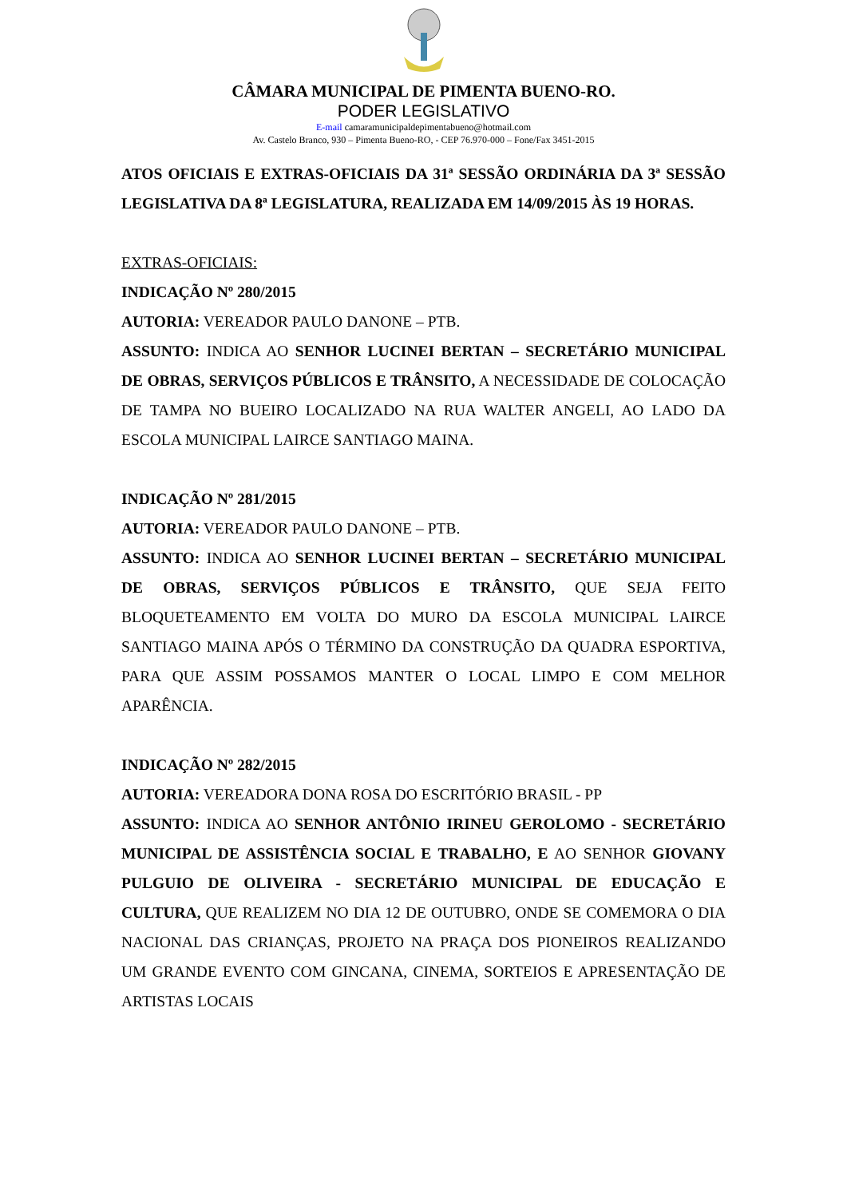CÂMARA MUNICIPAL DE PIMENTA BUENO-RO.
PODER LEGISLATIVO
E-mail camaramunicipaldepimentabueno@hotmail.com
Av. Castelo Branco, 930 – Pimenta Bueno-RO, - CEP 76.970-000 – Fone/Fax 3451-2015
ATOS OFICIAIS E EXTRAS-OFICIAIS DA 31ª SESSÃO ORDINÁRIA DA 3ª SESSÃO LEGISLATIVA DA 8ª LEGISLATURA, REALIZADA EM 14/09/2015 ÀS 19 HORAS.
EXTRAS-OFICIAIS:
INDICAÇÃO Nº 280/2015
AUTORIA: VEREADOR PAULO DANONE – PTB.
ASSUNTO: INDICA AO SENHOR LUCINEI BERTAN – SECRETÁRIO MUNICIPAL DE OBRAS, SERVIÇOS PÚBLICOS E TRÂNSITO, A NECESSIDADE DE COLOCAÇÃO DE TAMPA NO BUEIRO LOCALIZADO NA RUA WALTER ANGELI, AO LADO DA ESCOLA MUNICIPAL LAIRCE SANTIAGO MAINA.
INDICAÇÃO Nº 281/2015
AUTORIA: VEREADOR PAULO DANONE – PTB.
ASSUNTO: INDICA AO SENHOR LUCINEI BERTAN – SECRETÁRIO MUNICIPAL DE OBRAS, SERVIÇOS PÚBLICOS E TRÂNSITO, QUE SEJA FEITO BLOQUETEAMENTO EM VOLTA DO MURO DA ESCOLA MUNICIPAL LAIRCE SANTIAGO MAINA APÓS O TÉRMINO DA CONSTRUÇÃO DA QUADRA ESPORTIVA, PARA QUE ASSIM POSSAMOS MANTER O LOCAL LIMPO E COM MELHOR APARÊNCIA.
INDICAÇÃO Nº 282/2015
AUTORIA: VEREADORA DONA ROSA DO ESCRITÓRIO BRASIL - PP
ASSUNTO: INDICA AO SENHOR ANTÔNIO IRINEU GEROLOMO - SECRETÁRIO MUNICIPAL DE ASSISTÊNCIA SOCIAL E TRABALHO, E AO SENHOR GIOVANY PULGUIO DE OLIVEIRA - SECRETÁRIO MUNICIPAL DE EDUCAÇÃO E CULTURA, QUE REALIZEM NO DIA 12 DE OUTUBRO, ONDE SE COMEMORA O DIA NACIONAL DAS CRIANÇAS, PROJETO NA PRAÇA DOS PIONEIROS REALIZANDO UM GRANDE EVENTO COM GINCANA, CINEMA, SORTEIOS E APRESENTAÇÃO DE ARTISTAS LOCAIS